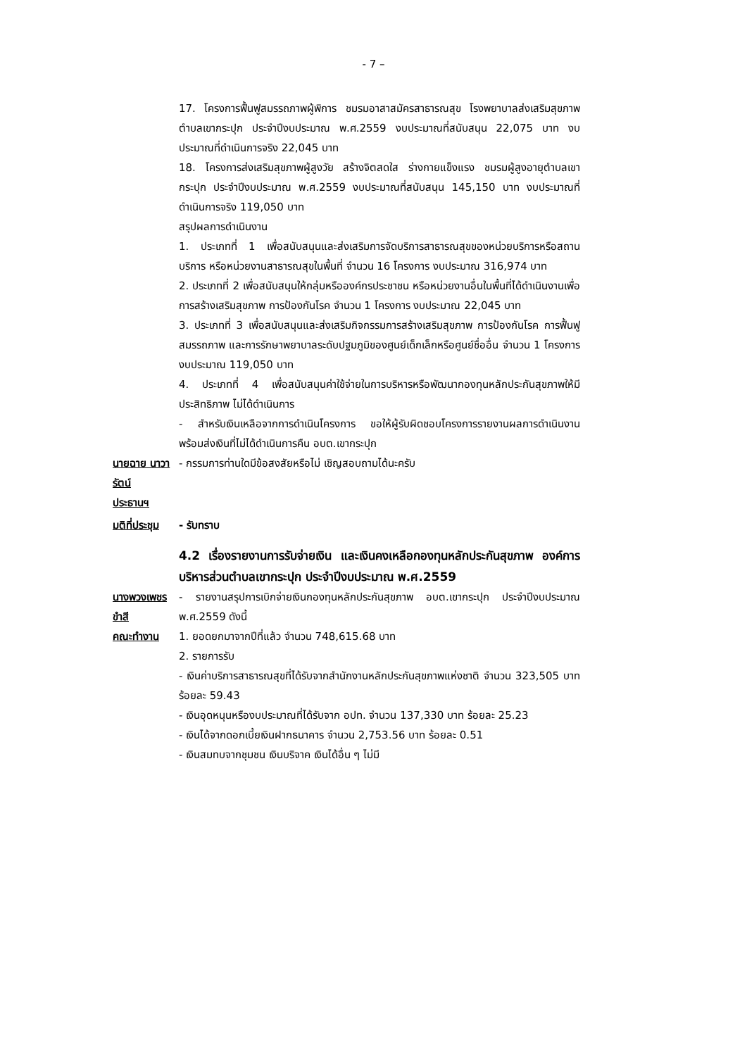- 7 –
17. โครงการฟื้นฟูสมรรถภาพผู้พิการ ชมรมอาสาสมัครสาธารณสุข โรงพยาบาลส่งเสริมสุขภาพตำบลเขากระปุก ประจำปีงบประมาณ พ.ศ.2559 งบประมาณที่สนับสนุน 22,075 บาท งบประมาณที่ดำเนินการจริง 22,045 บาท
18. โครงการส่งเสริมสุขภาพผู้สูงวัย สร้างจิตสดใส ร่างกายแข็งแรง ชมรมผู้สูงอายุตำบลเขากระปุก ประจำปีงบประมาณ พ.ศ.2559 งบประมาณที่สนับสนุน 145,150 บาท งบประมาณที่ดำเนินการจริง 119,050 บาท
สรุปผลการดำเนินงาน
1. ประเภทที่ 1 เพื่อสนับสนุนและส่งเสริมการจัดบริการสาธารณสุขของหน่วยบริการหรือสถานบริการ หรือหน่วยงานสาธารณสุขในพื้นที่ จำนวน 16 โครงการ งบประมาณ 316,974 บาท
2. ประเภทที่ 2 เพื่อสนับสนุนให้กลุ่มหรือองค์กรประชาชน หรือหน่วยงานอื่นในพื้นที่ได้ดำเนินงานเพื่อการสร้างเสริมสุขภาพ การป้องกันโรค จำนวน 1 โครงการ งบประมาณ 22,045 บาท
3. ประเภทที่ 3 เพื่อสนับสนุนและส่งเสริมกิจกรรมการสร้างเสริมสุขภาพ การป้องกันโรค การฟื้นฟูสมรรถภาพ และการรักษาพยาบาลระดับปฐมภูมิของศูนย์เด็กเล็กหรือศูนย์ชื่ออื่น จำนวน 1 โครงการ งบประมาณ 119,050 บาท
4. ประเภทที่ 4 เพื่อสนับสนุนค่าใช้จ่ายในการบริหารหรือพัฒนากองทุนหลักประกันสุขภาพให้มีประสิทธิภาพ ไม่ได้ดำเนินการ
- สำหรับเงินเหลือจากการดำเนินโครงการ ขอให้ผู้รับผิดชอบโครงการรายงานผลการดำเนินงาน พร้อมส่งเงินที่ไม่ได้ดำเนินการคืน อบต.เขากระปุก
นายฉาย นาวารัตน์
ประธานฯ
- กรรมการท่านใดมีข้อสงสัยหรือไม่ เชิญสอบถามได้นะครับ
มติที่ประชุม - รับทราบ
4.2 เรื่องรายงานการรับจ่ายเงิน และเงินคงเหลือกองทุนหลักประกันสุขภาพ องค์การบริหารส่วนตำบลเขากระปุก ประจำปีงบประมาณ พ.ศ.2559
นางพวงเพชร ขำสี
คณะทำงาน
- รายงานสรุปการเบิกจ่ายเงินกองทุนหลักประกันสุขภาพ อบต.เขากระปุก ประจำปีงบประมาณ พ.ศ.2559 ดังนี้
1. ยอดยกมาจากปีที่แล้ว จำนวน 748,615.68 บาท
2. รายการรับ
- เงินค่าบริการสาธารณสุขที่ได้รับจากสำนักงานหลักประกันสุขภาพแห่งชาติ จำนวน 323,505 บาท ร้อยละ 59.43
- เงินอุดหนุนหรืองบประมาณที่ได้รับจาก อปท. จำนวน 137,330 บาท ร้อยละ 25.23
- เงินได้จากดอกเบี้ยเงินฝากธนาคาร จำนวน 2,753.56 บาท ร้อยละ 0.51
- เงินสมทบจากชุมชน เงินบริจาค เงินได้อื่น ๆ ไม่มี